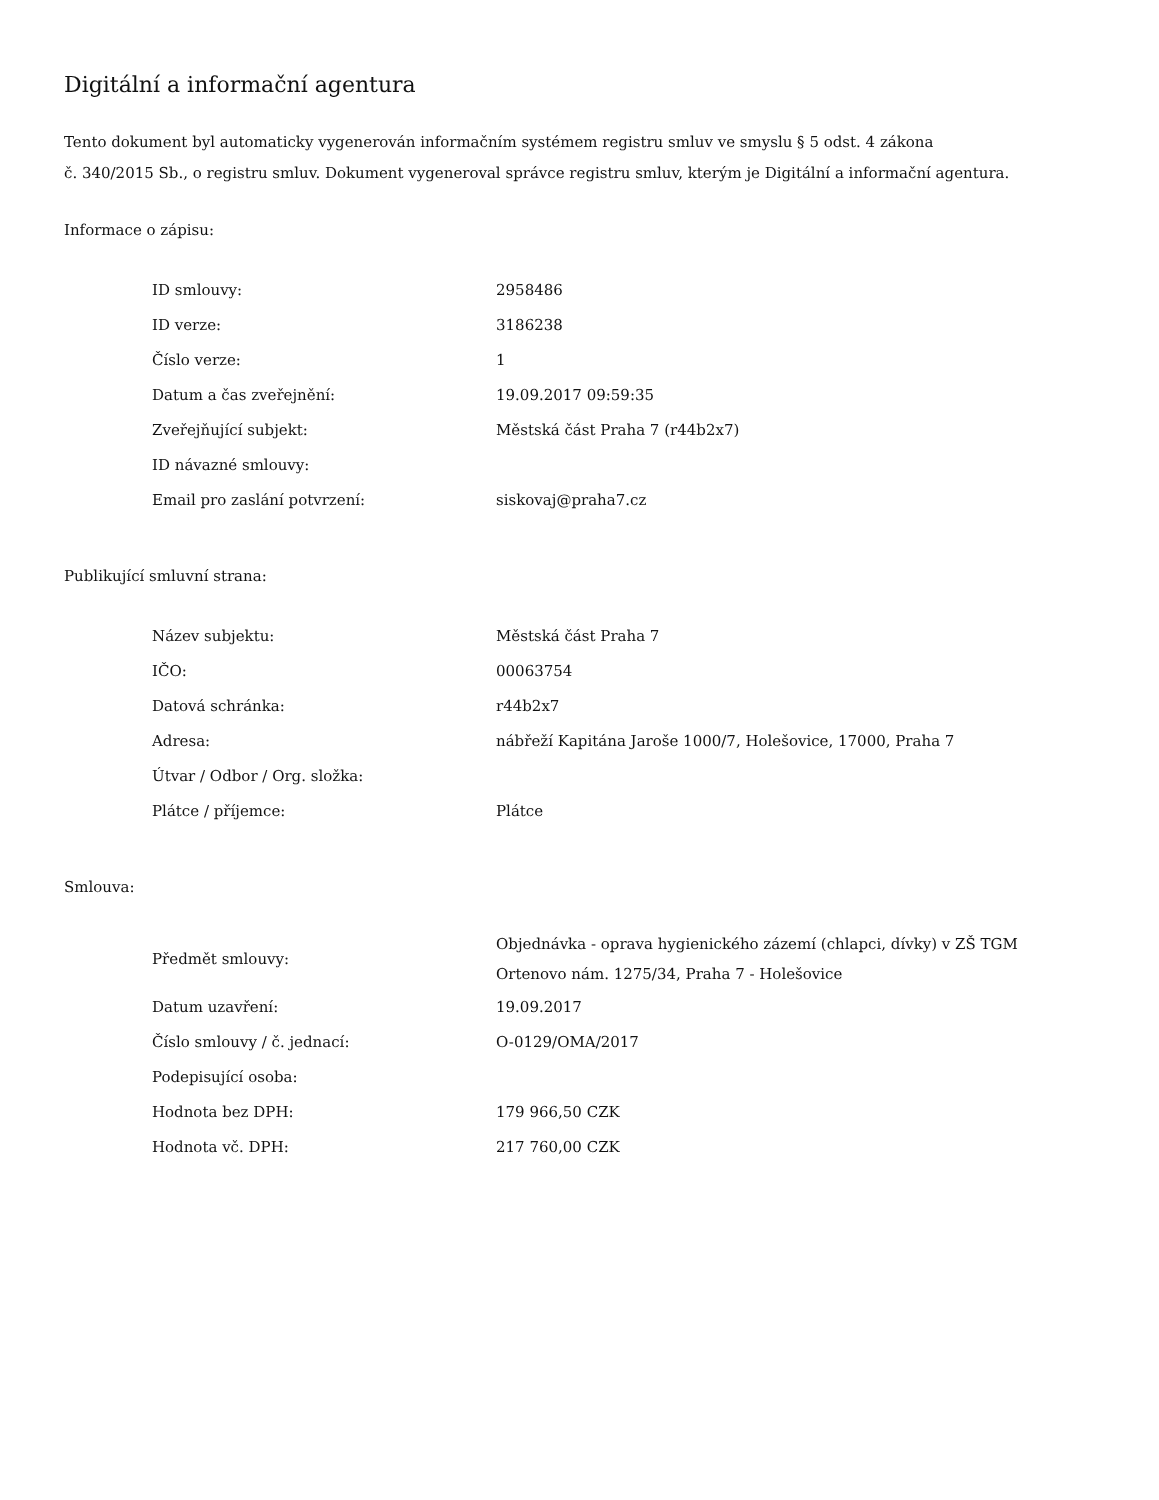Digitální a informační agentura
Tento dokument byl automaticky vygenerován informačním systémem registru smluv ve smyslu § 5 odst. 4 zákona
č. 340/2015 Sb., o registru smluv. Dokument vygeneroval správce registru smluv, kterým je Digitální a informační agentura.
Informace o zápisu:
| ID smlouvy: | 2958486 |
| ID verze: | 3186238 |
| Číslo verze: | 1 |
| Datum a čas zveřejnění: | 19.09.2017 09:59:35 |
| Zveřejňující subjekt: | Městská část Praha 7 (r44b2x7) |
| ID návazné smlouvy: | |
| Email pro zaslání potvrzení: | siskovaj@praha7.cz |
Publikující smluvní strana:
| Název subjektu: | Městská část Praha 7 |
| IČO: | 00063754 |
| Datová schránka: | r44b2x7 |
| Adresa: | nábřeží Kapitána Jaroše 1000/7, Holešovice, 17000, Praha 7 |
| Útvar / Odbor / Org. složka: | |
| Plátce / příjemce: | Plátce |
Smlouva:
| Předmět smlouvy: | Objednávka - oprava hygienického zázemí (chlapci, dívky) v ZŠ TGM Ortenovo nám. 1275/34, Praha 7 - Holešovice |
| Datum uzavření: | 19.09.2017 |
| Číslo smlouvy / č. jednací: | O-0129/OMA/2017 |
| Podepisující osoba: | |
| Hodnota bez DPH: | 179 966,50 CZK |
| Hodnota vč. DPH: | 217 760,00 CZK |